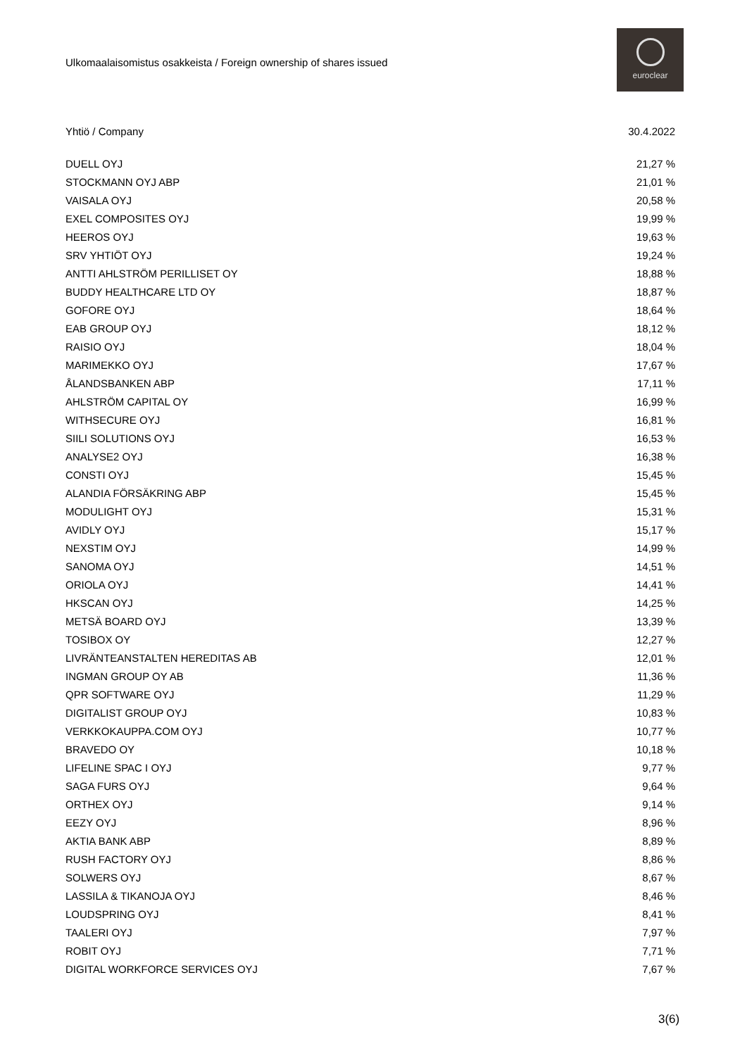Ulkomaalaisomistus osakkeista / Foreign ownership of shares issued
euroclear
| Yhtiö / Company | 30.4.2022 |
| --- | --- |
| DUELL OYJ | 21,27 % |
| STOCKMANN OYJ ABP | 21,01 % |
| VAISALA OYJ | 20,58 % |
| EXEL COMPOSITES OYJ | 19,99 % |
| HEEROS OYJ | 19,63 % |
| SRV YHTIÖT OYJ | 19,24 % |
| ANTTI AHLSTRÖM PERILLISET OY | 18,88 % |
| BUDDY HEALTHCARE LTD OY | 18,87 % |
| GOFORE OYJ | 18,64 % |
| EAB GROUP OYJ | 18,12 % |
| RAISIO OYJ | 18,04 % |
| MARIMEKKO OYJ | 17,67 % |
| ÅLANDSBANKEN ABP | 17,11 % |
| AHLSTRÖM CAPITAL OY | 16,99 % |
| WITHSECURE OYJ | 16,81 % |
| SIILI SOLUTIONS OYJ | 16,53 % |
| ANALYSE2 OYJ | 16,38 % |
| CONSTI OYJ | 15,45 % |
| ALANDIA FÖRSÄKRING ABP | 15,45 % |
| MODULIGHT OYJ | 15,31 % |
| AVIDLY OYJ | 15,17 % |
| NEXSTIM OYJ | 14,99 % |
| SANOMA OYJ | 14,51 % |
| ORIOLA OYJ | 14,41 % |
| HKSCAN OYJ | 14,25 % |
| METSÄ BOARD OYJ | 13,39 % |
| TOSIBOX OY | 12,27 % |
| LIVRÄNTEANSTALTEN HEREDITAS AB | 12,01 % |
| INGMAN GROUP OY AB | 11,36 % |
| QPR SOFTWARE OYJ | 11,29 % |
| DIGITALIST GROUP OYJ | 10,83 % |
| VERKKOKAUPPA.COM OYJ | 10,77 % |
| BRAVEDO OY | 10,18 % |
| LIFELINE SPAC I OYJ | 9,77 % |
| SAGA FURS OYJ | 9,64 % |
| ORTHEX OYJ | 9,14 % |
| EEZY OYJ | 8,96 % |
| AKTIA BANK ABP | 8,89 % |
| RUSH FACTORY OYJ | 8,86 % |
| SOLWERS OYJ | 8,67 % |
| LASSILA & TIKANOJA OYJ | 8,46 % |
| LOUDSPRING OYJ | 8,41 % |
| TAALERI OYJ | 7,97 % |
| ROBIT OYJ | 7,71 % |
| DIGITAL WORKFORCE SERVICES OYJ | 7,67 % |
3(6)